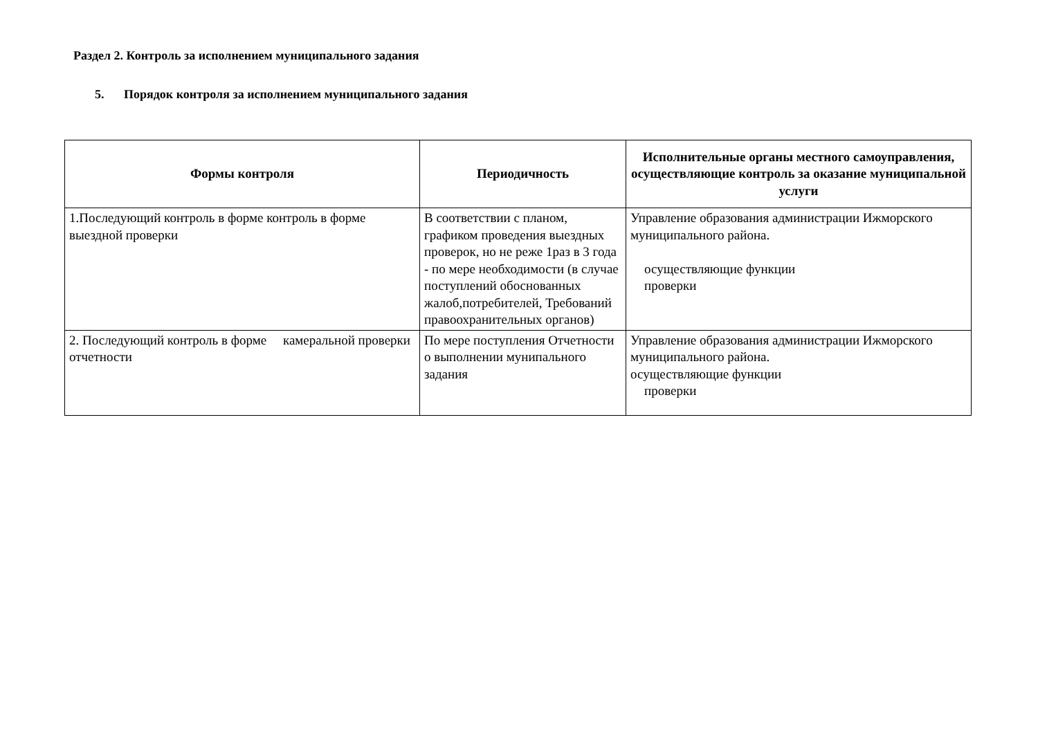Раздел 2. Контроль за исполнением муниципального задания
5. Порядок контроля за исполнением муниципального задания
| Формы контроля | Периодичность | Исполнительные органы местного самоуправления, осуществляющие контроль за оказание муниципальной услуги |
| --- | --- | --- |
| 1.Последующий контроль в форме контроль в форме выездной проверки | В соответствии с планом, графиком проведения выездных проверок, но не реже 1раз в 3 года - по мере необходимости (в случае поступлений обоснованных жалоб,потребителей, Требований правоохранительных органов) | Управление образования администрации Ижморского муниципального района. осуществляющие функции проверки |
| 2. Последующий контроль в форме камеральной проверки отчетности | По мере поступления Отчетности о выполнении мунипального задания | Управление образования администрации Ижморского муниципального района. осуществляющие функции проверки |